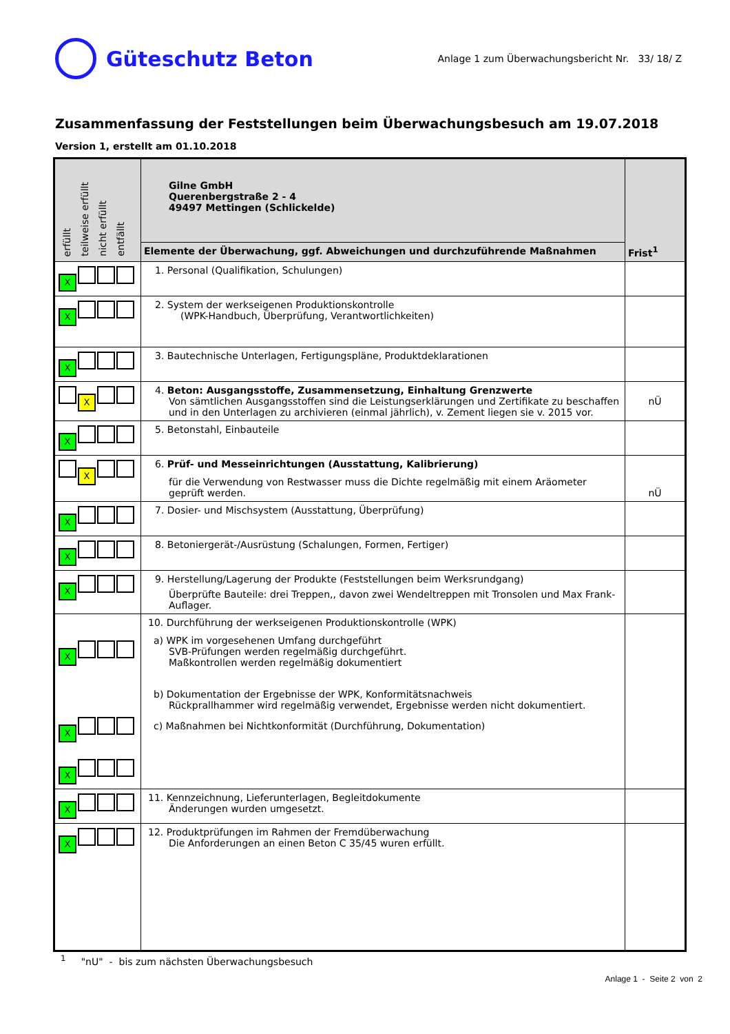Güteschutz Beton
Anlage 1 zum Überwachungsbericht Nr. 33/ 18/ Z
Zusammenfassung der Feststellungen beim Überwachungsbesuch am 19.07.2018
Version 1, erstellt am 01.10.2018
| erfüllt teilweise erfüllt nicht erfüllt entfällt | Gilne GmbH Querenbergstraße 2 - 4 49497 Mettingen (Schlickelde) | Frist<sup>1</sup> |
| | Elemente der Überwachung, ggf. Abweichungen und durchzuführende Maßnahmen | |
| X | 1. Personal (Qualifikation, Schulungen) | |
| X | 2. System der werkseigenen Produktionskontrolle (WPK-Handbuch, Überprüfung, Verantwortlichkeiten) | |
| X | 3. Bautechnische Unterlagen, Fertigungspläne, Produktdeklarationen | |
| X | 4. Beton: Ausgangsstoffe, Zusammensetzung, Einhaltung Grenzwerte Von sämtlichen Ausgangsstoffen sind die Leistungserklärungen und Zertifikate zu beschaffen und in den Unterlagen zu archivieren (einmal jährlich), v. Zement liegen sie v. 2015 vor. | nÜ |
| X | 5. Betonstahl, Einbauteile | |
| X | 6. Prüf- und Messeinrichtungen (Ausstattung, Kalibrierung) für die Verwendung von Restwasser muss die Dichte regelmäßig mit einem Aräometer geprüft werden. | nÜ |
| X | 7. Dosier- und Mischsystem (Ausstattung, Überprüfung) | |
| X | 8. Betoniergerät-/Ausrüstung (Schalungen, Formen, Fertiger) | |
| X | 9. Herstellung/Lagerung der Produkte (Feststellungen beim Werksrundgang) Überprüfte Bauteile: drei Treppen,, davon zwei Wendeltreppen mit Tronsolen und Max Frank-Auflager. | |
| X X X | 10. Durchführung der werkseigenen Produktionskontrolle (WPK) a) WPK im vorgesehenen Umfang durchgeführt SVB-Prüfungen werden regelmäßig durchgeführt. Maßkontrollen werden regelmäßig dokumentiert b) Dokumentation der Ergebnisse der WPK, Konformitätsnachweis Rückprallhammer wird regelmäßig verwendet, Ergebnisse werden nicht dokumentiert. c) Maßnahmen bei Nichtkonformität (Durchführung, Dokumentation) | |
| X | 11. Kennzeichnung, Lieferunterlagen, Begleitdokumente Änderungen wurden umgesetzt. | |
| X | 12. Produktprüfungen im Rahmen der Fremdüberwachung Die Anforderungen an einen Beton C 35/45 wuren erfüllt. | |
<sup>1</sup> "nU" - bis zum nächsten Überwachungsbesuch
Anlage 1 - Seite 2 von 2